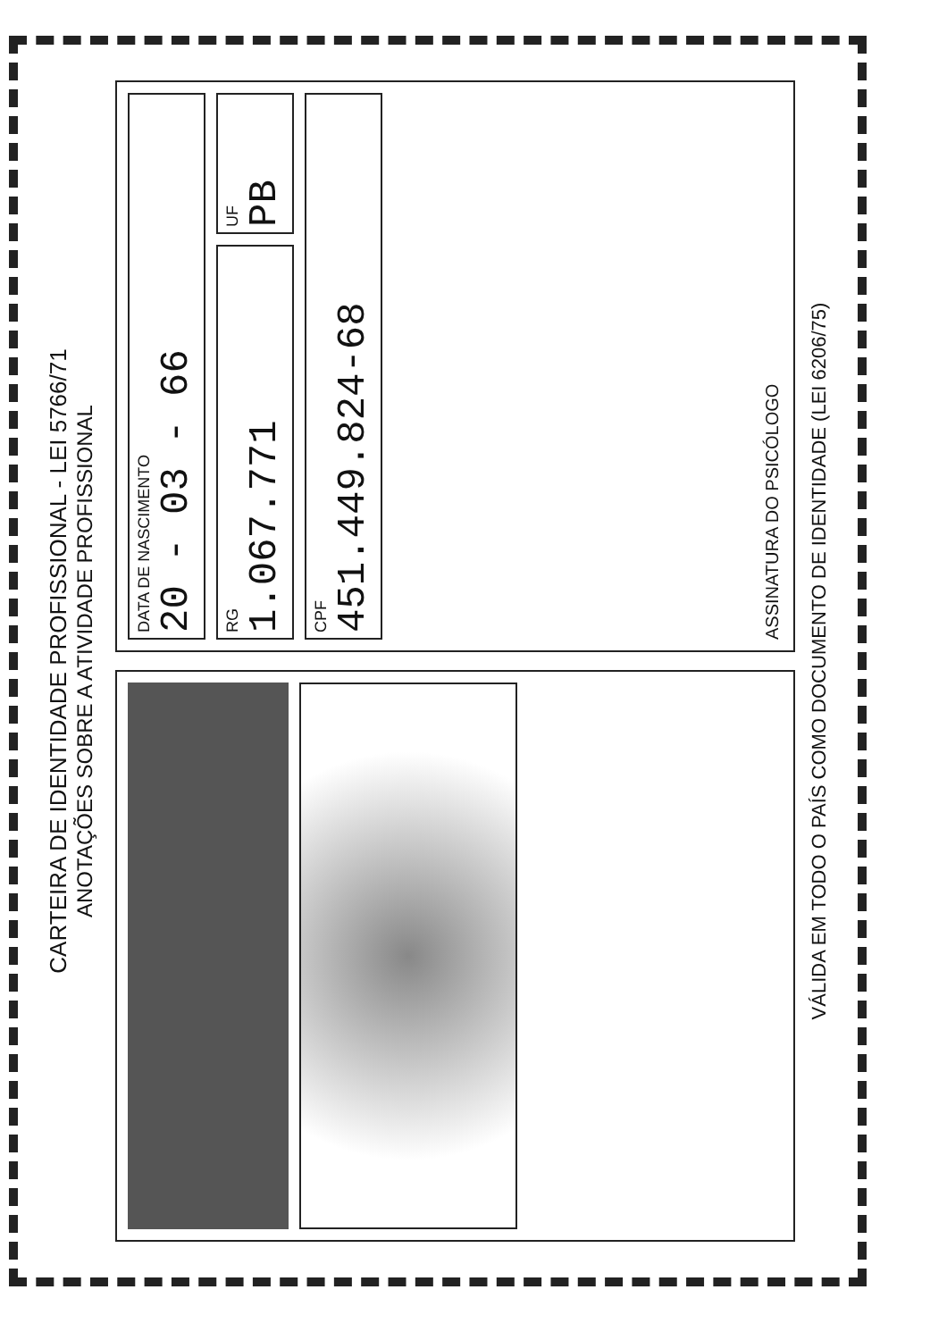CARTEIRA DE IDENTIDADE PROFISSIONAL - LEI 5766/71
ANOTAÇÕES SOBRE A ATIVIDADE PROFISSIONAL
DATA DE NASCIMENTO
20 - 03 - 66
RG
1.067.771
UF
PB
CPF
451.449.824-68
ASSINATURA DO PSICÓLOGO
VÁLIDA EM TODO O PAÍS COMO DOCUMENTO DE IDENTIDADE (LEI 6206/75)